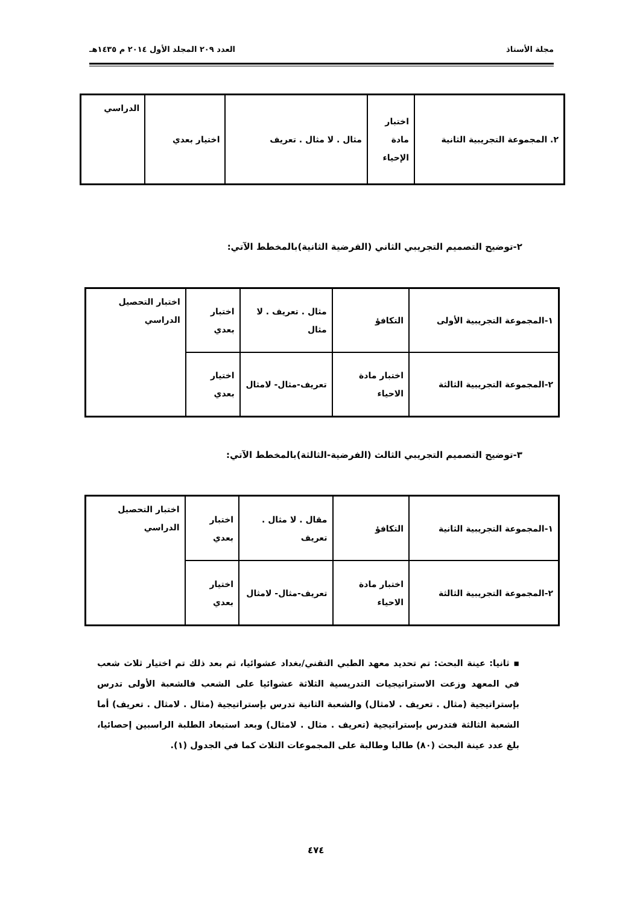مجلة الأستاذ العدد ٢٠٩ المجلد الأول ٢٠١٤ م ١٤٣٥هـ
| ٢. المجموعة التجريبية الثانية | اختبار مادة الإحياء | مثال . لا مثال . تعريف | اختيار بعدي | الدراسي |
٢-توضيح التصميم التجريبي الثاني (الفرضية الثانية)بالمخطط الآتي:
| ١-المجموعة التجريبية الأولى | التكافؤ | مثال . تعريف . لا مثال | اختبار بعدي | اختبار التحصيل الدراسي |
| ٢-المجموعة التجريبية الثالثة | اختبار مادة الاحياء | تعريف-مثال- لامثال | اختيار بعدي | |
٣-توضيح التصميم التجريبي الثالث (الفرضية-الثالثة)بالمخطط الآتي:
| ١-المجموعة التجريبية الثانية | التكافؤ | مقال . لا مثال . تعريف | اختبار بعدي | اختبار التحصيل الدراسي |
| ٢-المجموعة التجريبية الثالثة | اختبار مادة الاحياء | تعريف-مثال- لامثال | اختيار بعدي | |
▪ ثانيا: عينة البحث: تم تحديد معهد الطبي التقني/بغداد عشوائيا، ثم بعد ذلك تم اختيار ثلاث شعب في المعهد وزعت الاستراتيجيات التدريسية الثلاثة عشوائيا على الشعب فالشعبة الأولى تدرس بإستراتيجية (مثال . تعريف . لامثال) والشعبة الثانية تدرس بإستراتيجية (مثال . لامثال . تعريف) أما الشعبة الثالثة فتدرس بإستراتيجية (تعريف . مثال . لامثال) وبعد استبعاد الطلبة الراسبين إحصائيا، بلغ عدد عينة البحث (٨٠) طالبا وطالبة على المجموعات الثلاث كما في الجدول (١).
٤٧٤